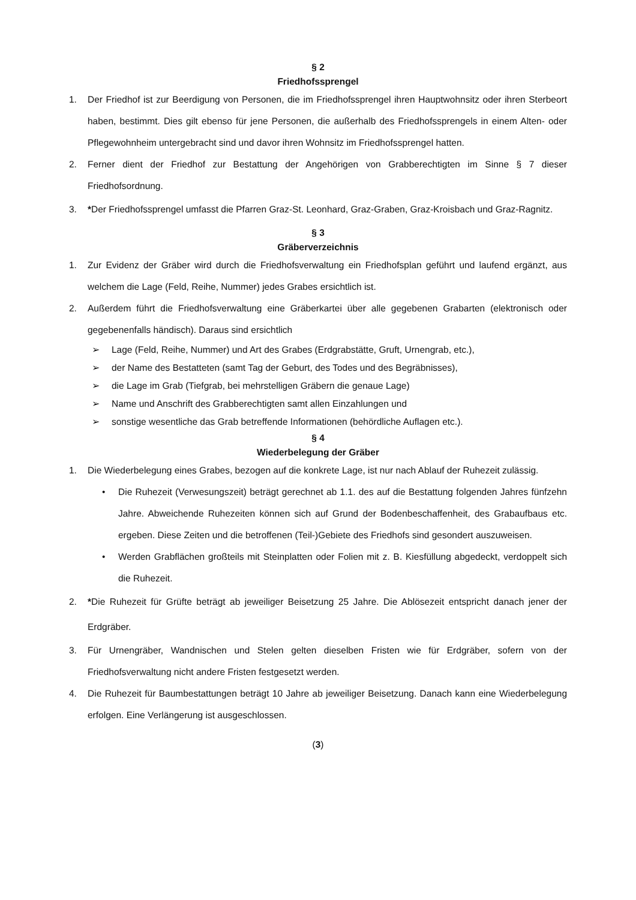§ 2
Friedhofssprengel
1. Der Friedhof ist zur Beerdigung von Personen, die im Friedhofssprengel ihren Hauptwohnsitz oder ihren Sterbeort haben, bestimmt. Dies gilt ebenso für jene Personen, die außerhalb des Friedhofssprengels in einem Alten- oder Pflegewohnheim untergebracht sind und davor ihren Wohnsitz im Friedhofssprengel hatten.
2. Ferner dient der Friedhof zur Bestattung der Angehörigen von Grabberechtigten im Sinne § 7 dieser Friedhofsordnung.
3. *Der Friedhofssprengel umfasst die Pfarren Graz-St. Leonhard, Graz-Graben, Graz-Kroisbach und Graz-Ragnitz.
§ 3
Gräberverzeichnis
1. Zur Evidenz der Gräber wird durch die Friedhofsverwaltung ein Friedhofsplan geführt und laufend ergänzt, aus welchem die Lage (Feld, Reihe, Nummer) jedes Grabes ersichtlich ist.
2. Außerdem führt die Friedhofsverwaltung eine Gräberkartei über alle gegebenen Grabarten (elektronisch oder gegebenenfalls händisch). Daraus sind ersichtlich
➢ Lage (Feld, Reihe, Nummer) und Art des Grabes (Erdgrabstätte, Gruft, Urnengrab, etc.),
➢ der Name des Bestatteten (samt Tag der Geburt, des Todes und des Begräbnisses),
➢ die Lage im Grab (Tiefgrab, bei mehrstelligen Gräbern die genaue Lage)
➢ Name und Anschrift des Grabberechtigten samt allen Einzahlungen und
➢ sonstige wesentliche das Grab betreffende Informationen (behördliche Auflagen etc.).
§ 4
Wiederbelegung der Gräber
1. Die Wiederbelegung eines Grabes, bezogen auf die konkrete Lage, ist nur nach Ablauf der Ruhezeit zulässig.
• Die Ruhezeit (Verwesungszeit) beträgt gerechnet ab 1.1. des auf die Bestattung folgenden Jahres fünfzehn Jahre. Abweichende Ruhezeiten können sich auf Grund der Bodenbeschaffenheit, des Grabaufbaus etc. ergeben. Diese Zeiten und die betroffenen (Teil-)Gebiete des Friedhofs sind gesondert auszuweisen.
• Werden Grabflächen großteils mit Steinplatten oder Folien mit z. B. Kiesfüllung abgedeckt, verdoppelt sich die Ruhezeit.
2. *Die Ruhezeit für Grüfte beträgt ab jeweiliger Beisetzung 25 Jahre. Die Ablösezeit entspricht danach jener der Erdgräber.
3. Für Urnengräber, Wandnischen und Stelen gelten dieselben Fristen wie für Erdgräber, sofern von der Friedhofsverwaltung nicht andere Fristen festgesetzt werden.
4. Die Ruhezeit für Baumbestattungen beträgt 10 Jahre ab jeweiliger Beisetzung. Danach kann eine Wiederbelegung erfolgen. Eine Verlängerung ist ausgeschlossen.
(3)